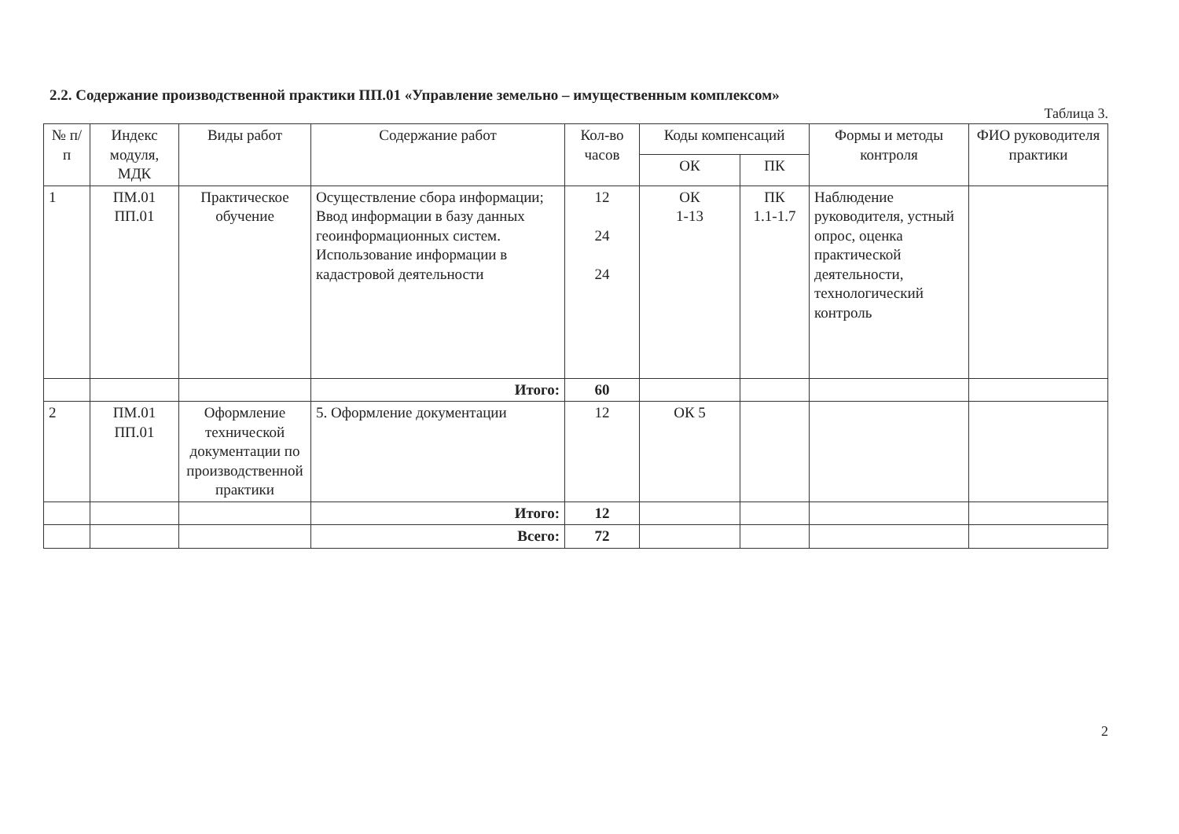2.2. Содержание производственной практики ПП.01 «Управление земельно – имущественным комплексом»
Таблица 3.
| № п/п | Индекс модуля, МДК | Виды работ | Содержание работ | Кол-во часов | Коды компенсаций | | Формы и методы контроля | ФИО руководителя практики |
| --- | --- | --- | --- | --- | --- | --- | --- | --- |
| | | | | | ОК | ПК | | |
| 1 | ПМ.01 ПП.01 | Практическое обучение | Осуществление сбора информации; Ввод информации в базу данных геоинформационных систем. Использование информации в кадастровой деятельности | 12 24 24 | ОК 1-13 | ПК 1.1-1.7 | Наблюдение руководителя, устный опрос, оценка практической деятельности, технологический контроль | |
| | | | Итого: | 60 | | | | |
| 2 | ПМ.01 ПП.01 | Оформление технической документации по производственной практики | 5. Оформление документации | 12 | ОК 5 | | | |
| | | | Итого: | 12 | | | | |
| | | | Всего: | 72 | | | | |
2